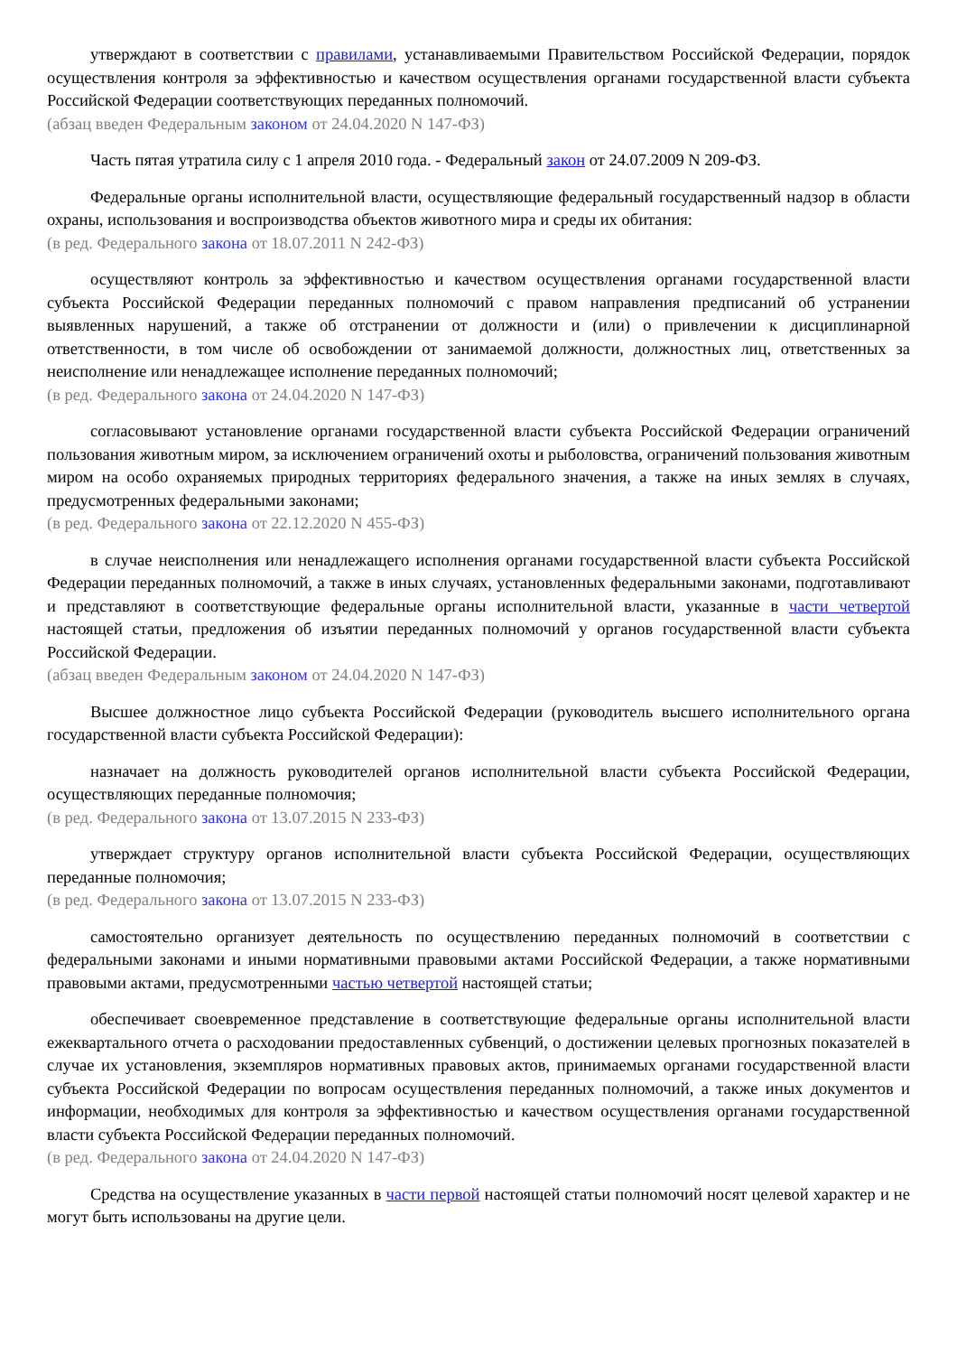утверждают в соответствии с правилами, устанавливаемыми Правительством Российской Федерации, порядок осуществления контроля за эффективностью и качеством осуществления органами государственной власти субъекта Российской Федерации соответствующих переданных полномочий.
(абзац введен Федеральным законом от 24.04.2020 N 147-ФЗ)
Часть пятая утратила силу с 1 апреля 2010 года. - Федеральный закон от 24.07.2009 N 209-ФЗ.
Федеральные органы исполнительной власти, осуществляющие федеральный государственный надзор в области охраны, использования и воспроизводства объектов животного мира и среды их обитания:
(в ред. Федерального закона от 18.07.2011 N 242-ФЗ)
осуществляют контроль за эффективностью и качеством осуществления органами государственной власти субъекта Российской Федерации переданных полномочий с правом направления предписаний об устранении выявленных нарушений, а также об отстранении от должности и (или) о привлечении к дисциплинарной ответственности, в том числе об освобождении от занимаемой должности, должностных лиц, ответственных за неисполнение или ненадлежащее исполнение переданных полномочий;
(в ред. Федерального закона от 24.04.2020 N 147-ФЗ)
согласовывают установление органами государственной власти субъекта Российской Федерации ограничений пользования животным миром, за исключением ограничений охоты и рыболовства, ограничений пользования животным миром на особо охраняемых природных территориях федерального значения, а также на иных землях в случаях, предусмотренных федеральными законами;
(в ред. Федерального закона от 22.12.2020 N 455-ФЗ)
в случае неисполнения или ненадлежащего исполнения органами государственной власти субъекта Российской Федерации переданных полномочий, а также в иных случаях, установленных федеральными законами, подготавливают и представляют в соответствующие федеральные органы исполнительной власти, указанные в части четвертой настоящей статьи, предложения об изъятии переданных полномочий у органов государственной власти субъекта Российской Федерации.
(абзац введен Федеральным законом от 24.04.2020 N 147-ФЗ)
Высшее должностное лицо субъекта Российской Федерации (руководитель высшего исполнительного органа государственной власти субъекта Российской Федерации):
назначает на должность руководителей органов исполнительной власти субъекта Российской Федерации, осуществляющих переданные полномочия;
(в ред. Федерального закона от 13.07.2015 N 233-ФЗ)
утверждает структуру органов исполнительной власти субъекта Российской Федерации, осуществляющих переданные полномочия;
(в ред. Федерального закона от 13.07.2015 N 233-ФЗ)
самостоятельно организует деятельность по осуществлению переданных полномочий в соответствии с федеральными законами и иными нормативными правовыми актами Российской Федерации, а также нормативными правовыми актами, предусмотренными частью четвертой настоящей статьи;
обеспечивает своевременное представление в соответствующие федеральные органы исполнительной власти ежеквартального отчета о расходовании предоставленных субвенций, о достижении целевых прогнозных показателей в случае их установления, экземпляров нормативных правовых актов, принимаемых органами государственной власти субъекта Российской Федерации по вопросам осуществления переданных полномочий, а также иных документов и информации, необходимых для контроля за эффективностью и качеством осуществления органами государственной власти субъекта Российской Федерации переданных полномочий.
(в ред. Федерального закона от 24.04.2020 N 147-ФЗ)
Средства на осуществление указанных в части первой настоящей статьи полномочий носят целевой характер и не могут быть использованы на другие цели.